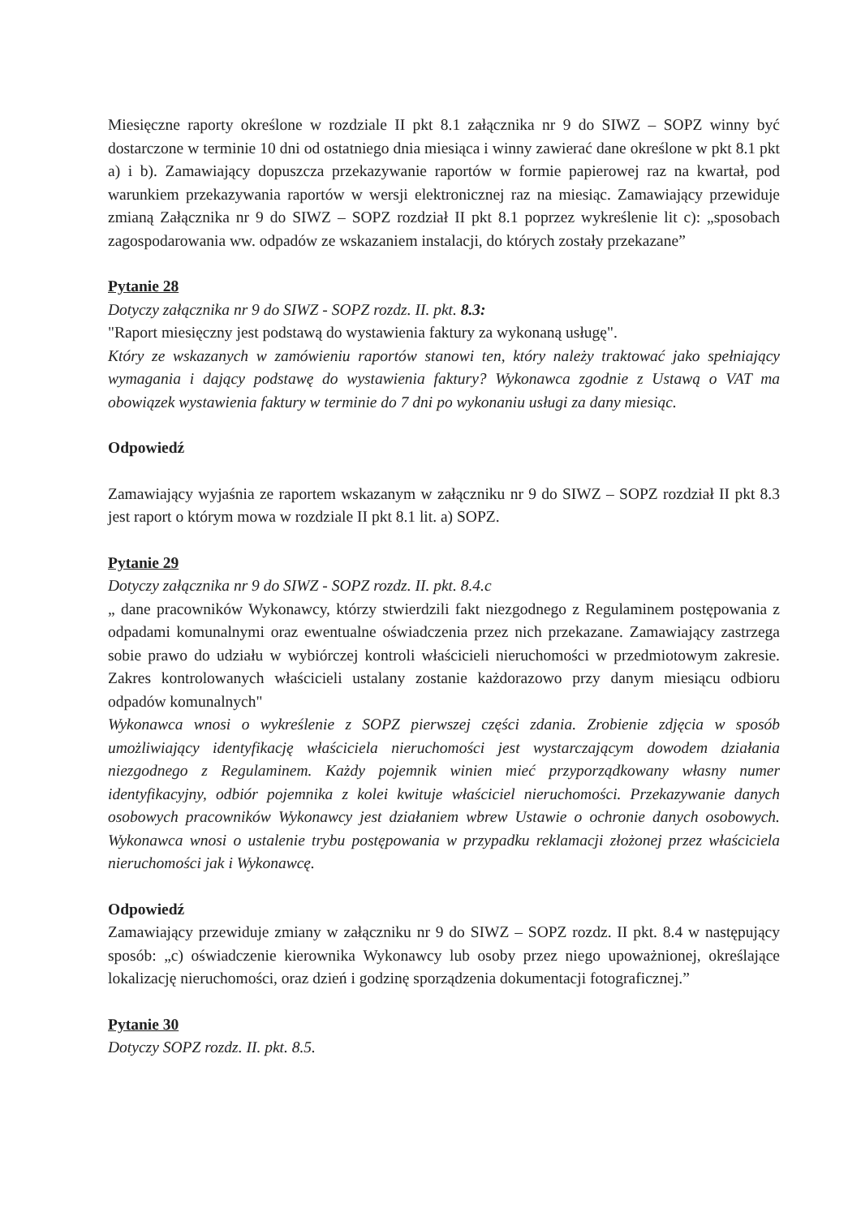Miesięczne raporty określone w rozdziale II pkt 8.1 załącznika nr 9 do SIWZ – SOPZ winny być dostarczone w terminie 10 dni od ostatniego dnia miesiąca i winny zawierać dane określone w pkt 8.1 pkt a) i b). Zamawiający dopuszcza przekazywanie raportów w formie papierowej raz na kwartał, pod warunkiem przekazywania raportów w wersji elektronicznej raz na miesiąc. Zamawiający przewiduje zmianą Załącznika nr 9 do SIWZ – SOPZ rozdział II pkt 8.1 poprzez wykreślenie lit c): „sposobach zagospodarowania ww. odpadów ze wskazaniem instalacji, do których zostały przekazane”
Pytanie 28
Dotyczy załącznika nr 9 do SIWZ - SOPZ rozdz. II. pkt. 8.3:
"Raport miesięczny jest podstawą do wystawienia faktury za wykonaną usługę".
Który ze wskazanych w zamówieniu raportów stanowi ten, który należy traktować jako spełniający wymagania i dający podstawę do wystawienia faktury? Wykonawca zgodnie z Ustawą o VAT ma obowiązek wystawienia faktury w terminie do 7 dni po wykonaniu usługi za dany miesiąc.
Odpowiedź
Zamawiający wyjaśnia ze raportem wskazanym w załączniku nr 9 do SIWZ – SOPZ rozdział II pkt 8.3 jest raport o którym mowa w rozdziale II pkt 8.1 lit. a) SOPZ.
Pytanie 29
Dotyczy załącznika nr 9 do SIWZ - SOPZ rozdz. II. pkt. 8.4.c
„ dane pracowników Wykonawcy, którzy stwierdzili fakt niezgodnego z Regulaminem postępowania z odpadami komunalnymi oraz ewentualne oświadczenia przez nich przekazane. Zamawiający zastrzega sobie prawo do udziału w wybiórczej kontroli właścicieli nieruchomości w przedmiotowym zakresie. Zakres kontrolowanych właścicieli ustalany zostanie każdorazowo przy danym miesiącu odbioru odpadów komunalnych"
Wykonawca wnosi o wykreślenie z SOPZ pierwszej części zdania. Zrobienie zdjęcia w sposób umożliwiający identyfikację właściciela nieruchomości jest wystarczającym dowodem działania niezgodnego z Regulaminem. Każdy pojemnik winien mieć przyporządkowany własny numer identyfikacyjny, odbiór pojemnika z kolei kwituje właściciel nieruchomości. Przekazywanie danych osobowych pracowników Wykonawcy jest działaniem wbrew Ustawie o ochronie danych osobowych. Wykonawca wnosi o ustalenie trybu postępowania w przypadku reklamacji złożonej przez właściciela nieruchomości jak i Wykonawcę.
Odpowiedź
Zamawiający przewiduje zmiany w załączniku nr 9 do SIWZ – SOPZ rozdz. II pkt. 8.4 w następujący sposób: „c) oświadczenie kierownika Wykonawcy lub osoby przez niego upoważnionej, określające lokalizację nieruchomości, oraz dzień i godzinę sporządzenia dokumentacji fotograficznej.”
Pytanie 30
Dotyczy SOPZ rozdz. II. pkt. 8.5.